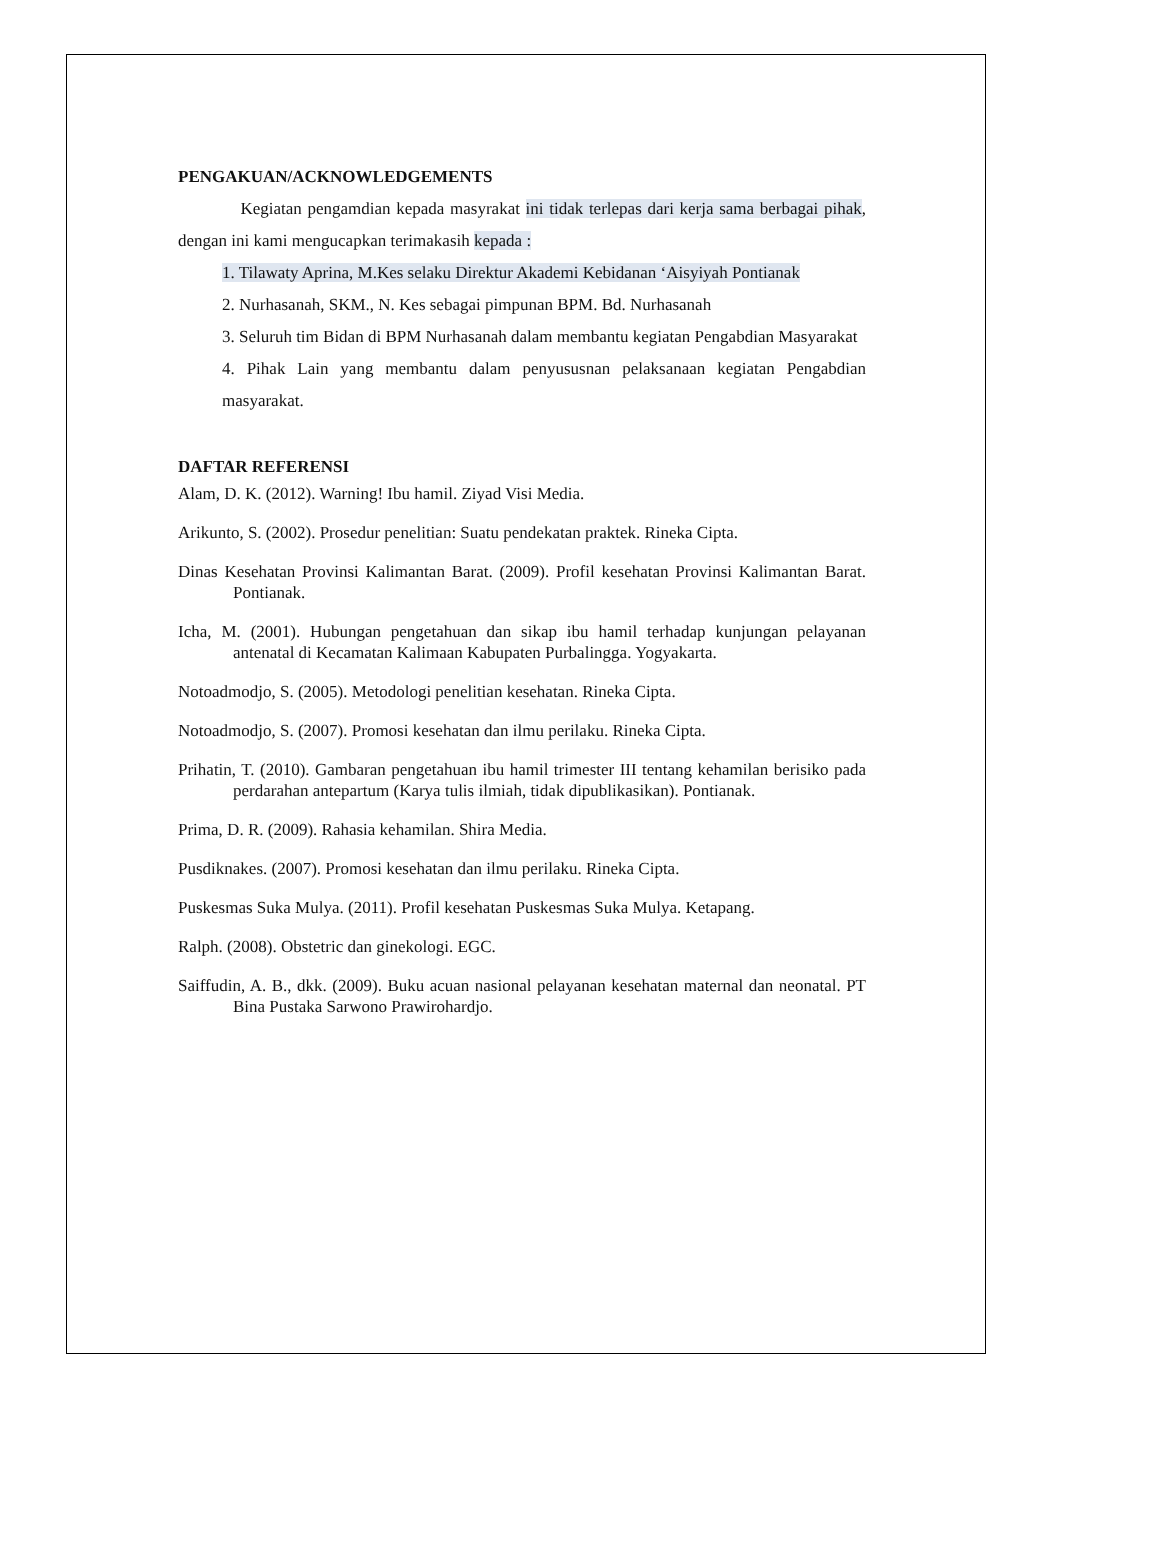PENGAKUAN/ACKNOWLEDGEMENTS
Kegiatan pengamdian kepada masyrakat ini tidak terlepas dari kerja sama berbagai pihak, dengan ini kami mengucapkan terimakasih kepada :
1. Tilawaty Aprina, M.Kes selaku Direktur Akademi Kebidanan ‘Aisyiyah Pontianak
2. Nurhasanah, SKM., N. Kes sebagai pimpunan BPM. Bd. Nurhasanah
3. Seluruh tim Bidan di BPM Nurhasanah dalam membantu kegiatan Pengabdian Masyarakat
4. Pihak Lain yang membantu dalam penyususnan pelaksanaan kegiatan Pengabdian masyarakat.
DAFTAR REFERENSI
Alam, D. K. (2012). Warning! Ibu hamil. Ziyad Visi Media.
Arikunto, S. (2002). Prosedur penelitian: Suatu pendekatan praktek. Rineka Cipta.
Dinas Kesehatan Provinsi Kalimantan Barat. (2009). Profil kesehatan Provinsi Kalimantan Barat. Pontianak.
Icha, M. (2001). Hubungan pengetahuan dan sikap ibu hamil terhadap kunjungan pelayanan antenatal di Kecamatan Kalimaan Kabupaten Purbalingga. Yogyakarta.
Notoadmodjo, S. (2005). Metodologi penelitian kesehatan. Rineka Cipta.
Notoadmodjo, S. (2007). Promosi kesehatan dan ilmu perilaku. Rineka Cipta.
Prihatin, T. (2010). Gambaran pengetahuan ibu hamil trimester III tentang kehamilan berisiko pada perdarahan antepartum (Karya tulis ilmiah, tidak dipublikasikan). Pontianak.
Prima, D. R. (2009). Rahasia kehamilan. Shira Media.
Pusdiknakes. (2007). Promosi kesehatan dan ilmu perilaku. Rineka Cipta.
Puskesmas Suka Mulya. (2011). Profil kesehatan Puskesmas Suka Mulya. Ketapang.
Ralph. (2008). Obstetric dan ginekologi. EGC.
Saiffudin, A. B., dkk. (2009). Buku acuan nasional pelayanan kesehatan maternal dan neonatal. PT Bina Pustaka Sarwono Prawirohardjo.